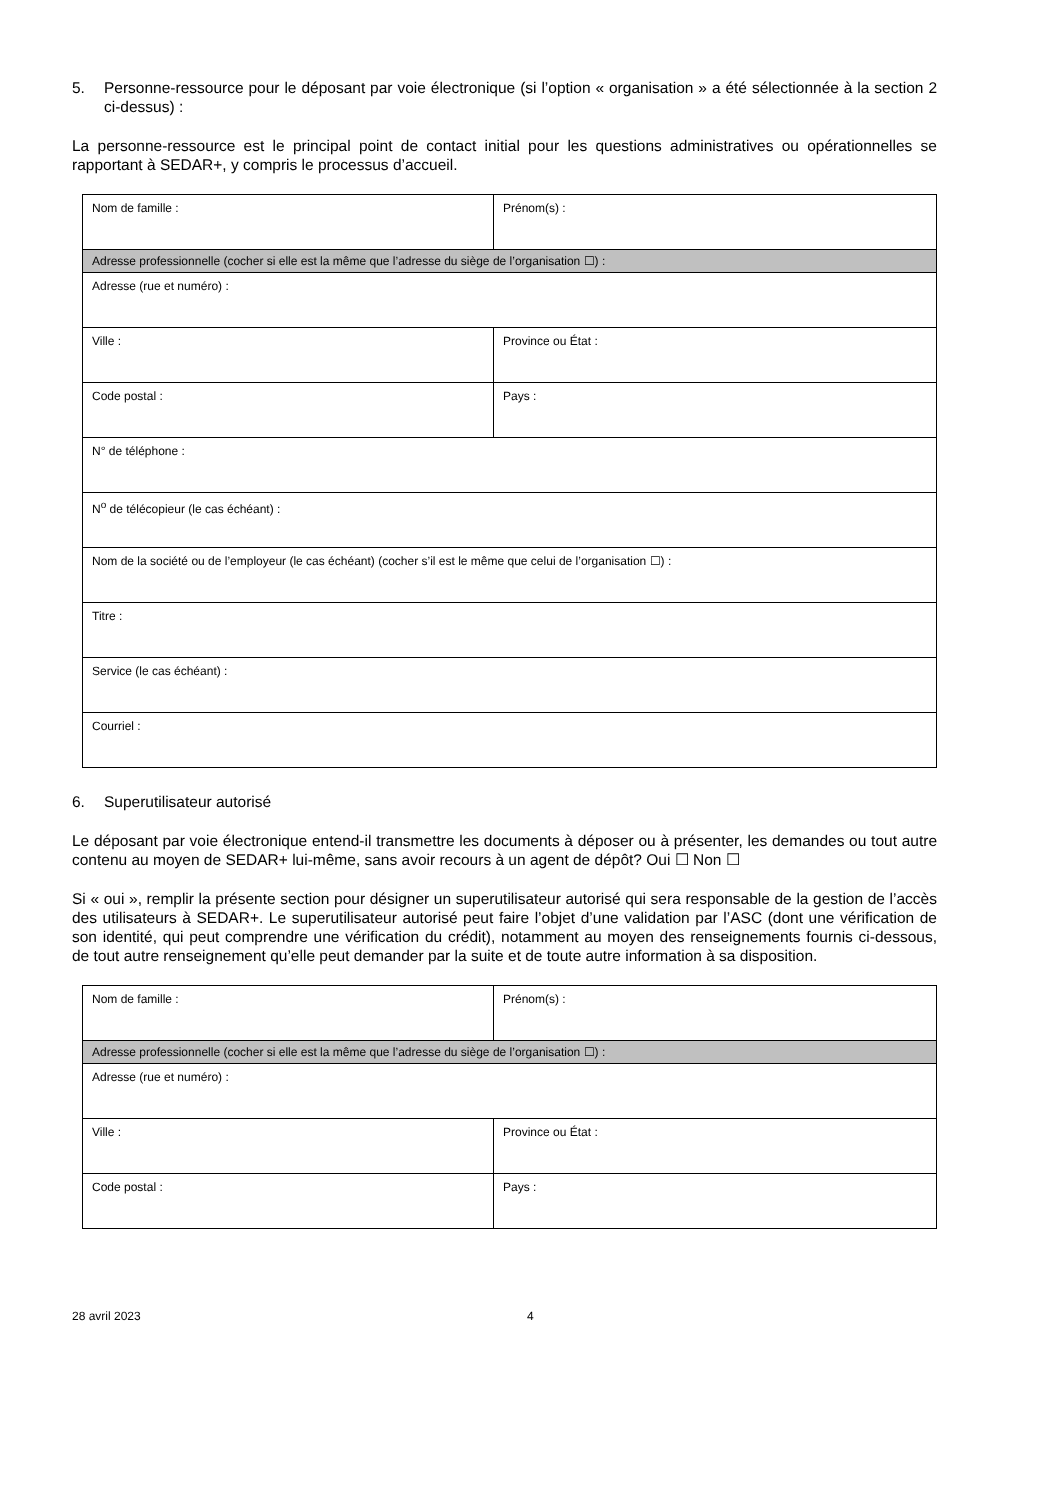5. Personne-ressource pour le déposant par voie électronique (si l’option « organisation » a été sélectionnée à la section 2 ci-dessus) :
La personne-ressource est le principal point de contact initial pour les questions administratives ou opérationnelles se rapportant à SEDAR+, y compris le processus d’accueil.
| Nom de famille : | Prénom(s) : |
| Adresse professionnelle (cocher si elle est la même que l’adresse du siège de l’organisation ☐) : | |
| Adresse (rue et numéro) : | |
| Ville : | Province ou État : |
| Code postal : | Pays : |
| N° de téléphone : | |
| N<sup>o</sup> de télécopieur (le cas échéant) : | |
| Nom de la société ou de l’employeur (le cas échéant) (cocher s’il est le même que celui de l’organisation ☐) : | |
| Titre : | |
| Service (le cas échéant) : | |
| Courriel : | |
6. Superutilisateur autorisé
Le déposant par voie électronique entend-il transmettre les documents à déposer ou à présenter, les demandes ou tout autre contenu au moyen de SEDAR+ lui-même, sans avoir recours à un agent de dépôt? Oui ☐ Non ☐
Si « oui », remplir la présente section pour désigner un superutilisateur autorisé qui sera responsable de la gestion de l’accès des utilisateurs à SEDAR+. Le superutilisateur autorisé peut faire l’objet d’une validation par l’ASC (dont une vérification de son identité, qui peut comprendre une vérification du crédit), notamment au moyen des renseignements fournis ci-dessous, de tout autre renseignement qu’elle peut demander par la suite et de toute autre information à sa disposition.
| Nom de famille : | Prénom(s) : |
| Adresse professionnelle (cocher si elle est la même que l’adresse du siège de l’organisation ☐) : | |
| Adresse (rue et numéro) : | |
| Ville : | Province ou État : |
| Code postal : | Pays : |
28 avril 2023 4